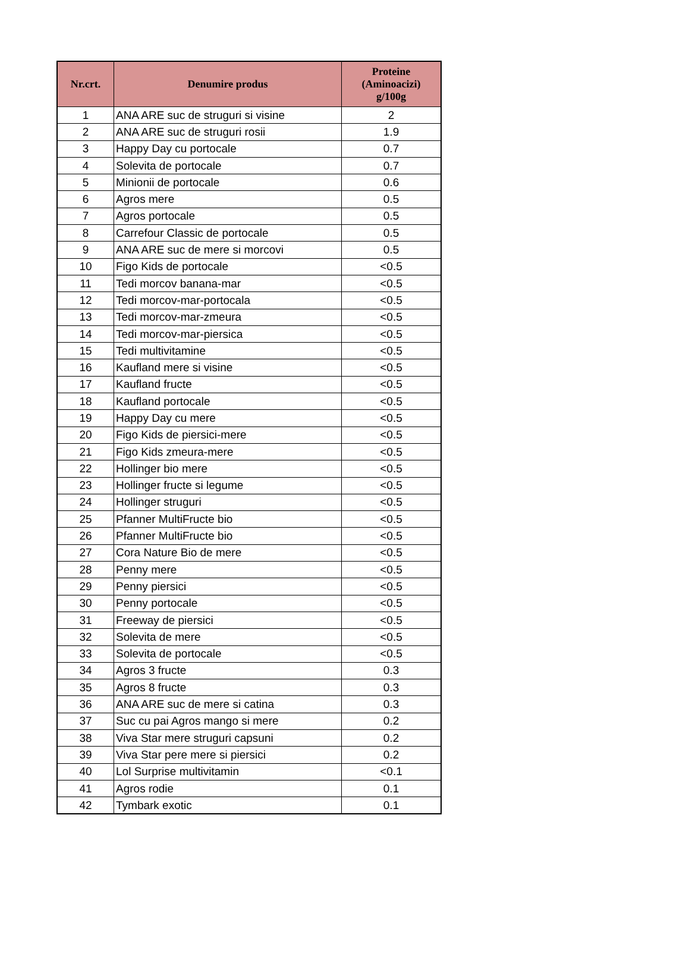| Nr.crt. | Denumire produs | Proteine (Aminoacizi) g/100g |
| --- | --- | --- |
| 1 | ANA ARE suc de struguri si visine | 2 |
| 2 | ANA ARE suc de struguri rosii | 1.9 |
| 3 | Happy Day cu portocale | 0.7 |
| 4 | Solevita de portocale | 0.7 |
| 5 | Minionii de portocale | 0.6 |
| 6 | Agros mere | 0.5 |
| 7 | Agros portocale | 0.5 |
| 8 | Carrefour Classic de portocale | 0.5 |
| 9 | ANA ARE suc de mere si morcovi | 0.5 |
| 10 | Figo Kids de portocale | <0.5 |
| 11 | Tedi morcov banana-mar | <0.5 |
| 12 | Tedi morcov-mar-portocala | <0.5 |
| 13 | Tedi morcov-mar-zmeura | <0.5 |
| 14 | Tedi morcov-mar-piersica | <0.5 |
| 15 | Tedi multivitamine | <0.5 |
| 16 | Kaufland mere si visine | <0.5 |
| 17 | Kaufland fructe | <0.5 |
| 18 | Kaufland portocale | <0.5 |
| 19 | Happy Day cu mere | <0.5 |
| 20 | Figo Kids de piersici-mere | <0.5 |
| 21 | Figo Kids zmeura-mere | <0.5 |
| 22 | Hollinger bio mere | <0.5 |
| 23 | Hollinger fructe si legume | <0.5 |
| 24 | Hollinger struguri | <0.5 |
| 25 | Pfanner MultiFructe bio | <0.5 |
| 26 | Pfanner MultiFructe bio | <0.5 |
| 27 | Cora Nature Bio de mere | <0.5 |
| 28 | Penny mere | <0.5 |
| 29 | Penny piersici | <0.5 |
| 30 | Penny portocale | <0.5 |
| 31 | Freeway de piersici | <0.5 |
| 32 | Solevita de mere | <0.5 |
| 33 | Solevita de portocale | <0.5 |
| 34 | Agros 3 fructe | 0.3 |
| 35 | Agros 8 fructe | 0.3 |
| 36 | ANA ARE suc de mere si catina | 0.3 |
| 37 | Suc cu pai Agros mango si mere | 0.2 |
| 38 | Viva Star mere struguri capsuni | 0.2 |
| 39 | Viva Star pere mere si piersici | 0.2 |
| 40 | Lol Surprise multivitamin | <0.1 |
| 41 | Agros rodie | 0.1 |
| 42 | Tymbark exotic | 0.1 |